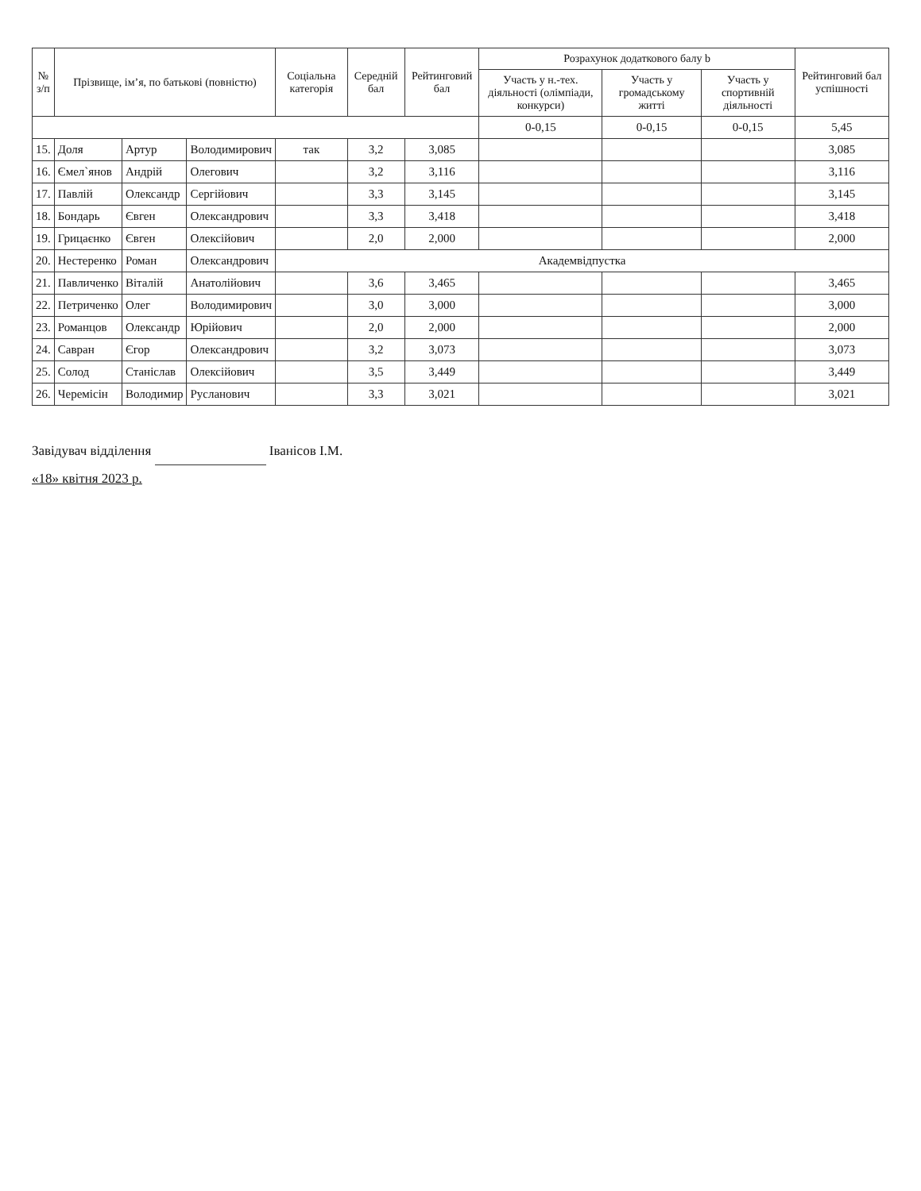| № з/п | Прізвище, ім’я, по батькові (повністю) | | | Соціальна категорія | Середній бал | Рейтинговий бал | Розрахунок додаткового балу b | | | Рейтинговий бал успішності |
| --- | --- | --- | --- | --- | --- | --- | --- | --- | --- | --- |
| | | | | | | | Участь у н.-тех. діяльності (олімпіади, конкурси) | Участь у громадському житті | Участь у спортивній діяльності | |
| | | | | | | | 0-0,15 | 0-0,15 | 0-0,15 | 5,45 |
| 15. | Доля | Артур | Володимирович | так | 3,2 | 3,085 | | | | 3,085 |
| 16. | Ємел`янов | Андрій | Олегович | | 3,2 | 3,116 | | | | 3,116 |
| 17. | Павлій | Олександр | Сергійович | | 3,3 | 3,145 | | | | 3,145 |
| 18. | Бондарь | Євген | Олександрович | | 3,3 | 3,418 | | | | 3,418 |
| 19. | Грицаєнко | Євген | Олексійович | | 2,0 | 2,000 | | | | 2,000 |
| 20. | Нестеренко | Роман | Олександрович | Академвідпустка | | | | | | |
| 21. | Павличенко | Віталій | Анатолійович | | 3,6 | 3,465 | | | | 3,465 |
| 22. | Петриченко | Олег | Володимирович | | 3,0 | 3,000 | | | | 3,000 |
| 23. | Романцов | Олександр | Юрійович | | 2,0 | 2,000 | | | | 2,000 |
| 24. | Савран | Єгор | Олександрович | | 3,2 | 3,073 | | | | 3,073 |
| 25. | Солод | Станіслав | Олексійович | | 3,5 | 3,449 | | | | 3,449 |
| 26. | Черемісін | Володимир | Русланович | | 3,3 | 3,021 | | | | 3,021 |
Завідувач відділення Іванісов І.М.
«18» квітня 2023 р.